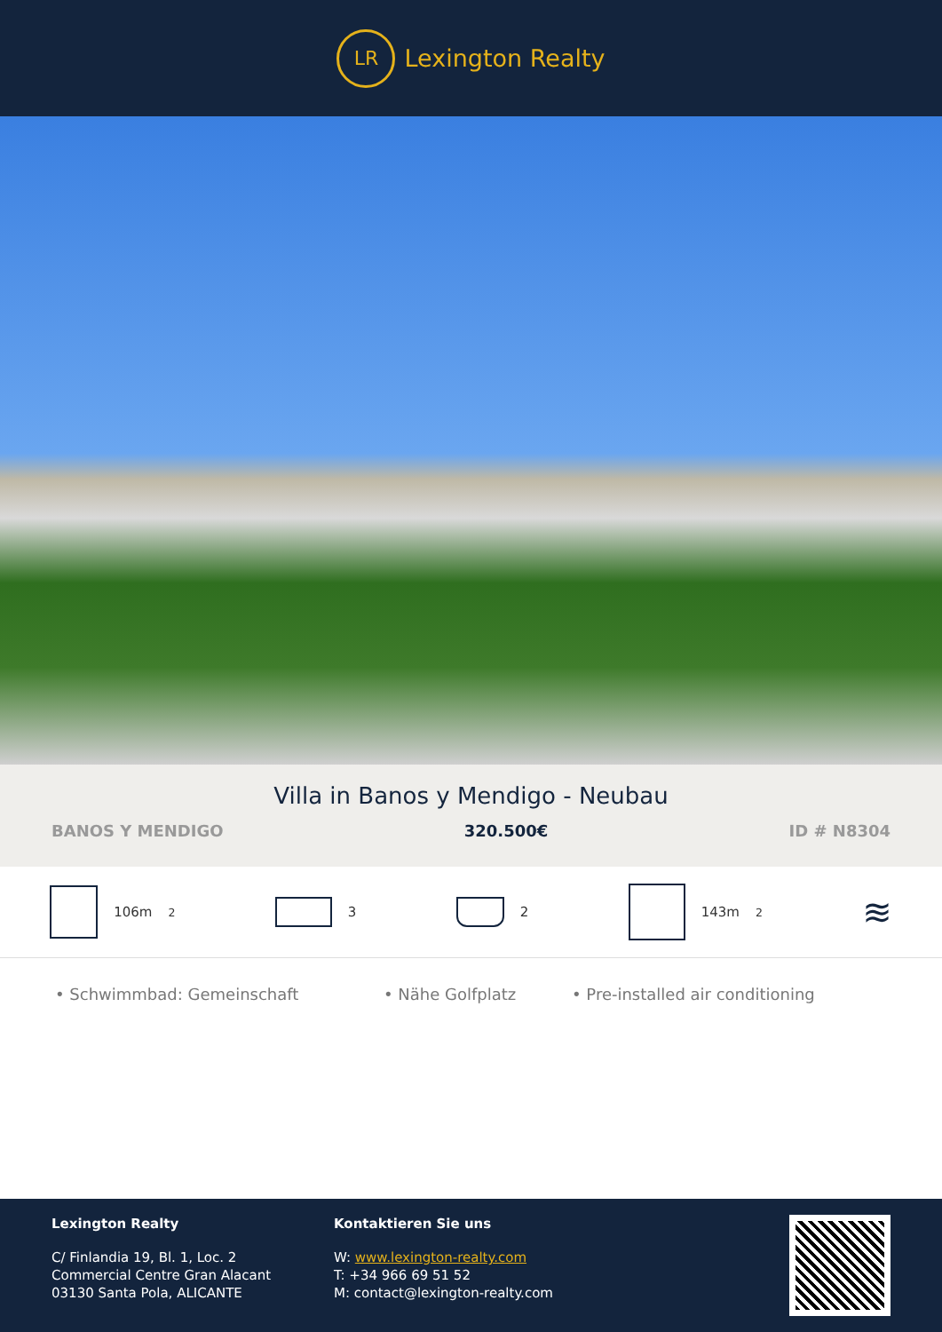LR
Lexington Realty
Villa in Banos y Mendigo - Neubau
BANOS Y MENDIGO 320.500€ ID # N8304
106m<sup>2</sup> 3 2 143m<sup>2</sup>
≋
• Schwimmbad: Gemeinschaft • Nähe Golfplatz • Pre-installed air conditioning
Lexington Realty
C/ Finlandia 19, Bl. 1, Loc. 2
Commercial Centre Gran Alacant
03130 Santa Pola, ALICANTE
Kontaktieren Sie uns
W: www.lexington-realty.com
T: +34 966 69 51 52
M: contact@lexington-realty.com